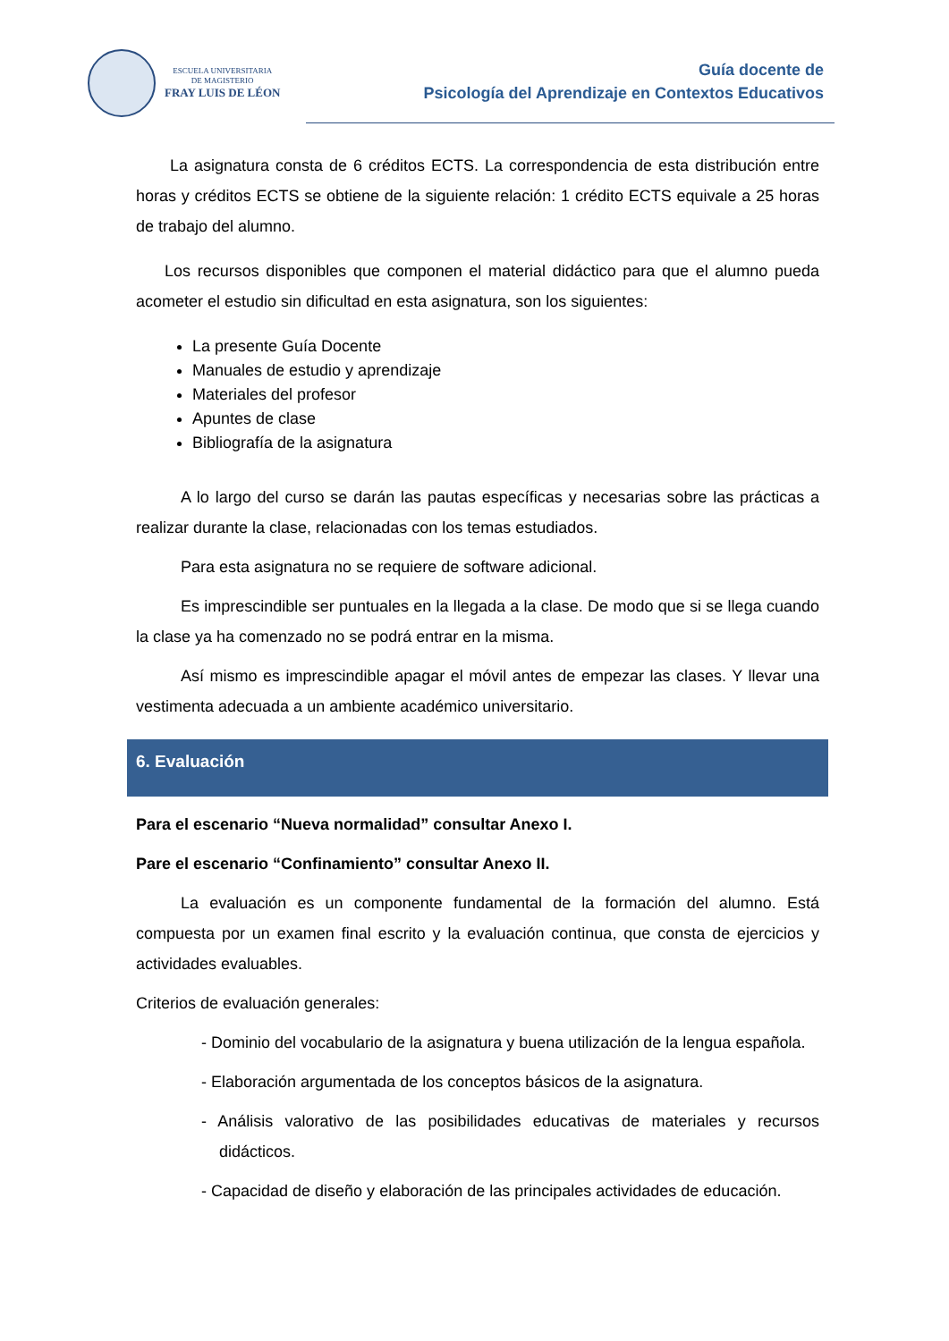ESCUELA UNIVERSITARIA
DE MAGISTERIO
FRAY LUIS DE LÉON
Guía docente de
Psicología del Aprendizaje en Contextos Educativos
La asignatura consta de 6 créditos ECTS. La correspondencia de esta distribución entre horas y créditos ECTS se obtiene de la siguiente relación: 1 crédito ECTS equivale a 25 horas de trabajo del alumno.
Los recursos disponibles que componen el material didáctico para que el alumno pueda acometer el estudio sin dificultad en esta asignatura, son los siguientes:
La presente Guía Docente
Manuales de estudio y aprendizaje
Materiales del profesor
Apuntes de clase
Bibliografía de la asignatura
A lo largo del curso se darán las pautas específicas y necesarias sobre las prácticas a realizar durante la clase, relacionadas con los temas estudiados.
Para esta asignatura no se requiere de software adicional.
Es imprescindible ser puntuales en la llegada a la clase. De modo que si se llega cuando la clase ya ha comenzado no se podrá entrar en la misma.
Así mismo es imprescindible apagar el móvil antes de empezar las clases. Y llevar una vestimenta adecuada a un ambiente académico universitario.
6. Evaluación
Para el escenario “Nueva normalidad” consultar Anexo I.
Pare el escenario “Confinamiento” consultar Anexo II.
La evaluación es un componente fundamental de la formación del alumno. Está compuesta por un examen final escrito y la evaluación continua, que consta de ejercicios y actividades evaluables.
Criterios de evaluación generales:
- Dominio del vocabulario de la asignatura y buena utilización de la lengua española.
- Elaboración argumentada de los conceptos básicos de la asignatura.
- Análisis valorativo de las posibilidades educativas de materiales y recursos didácticos.
- Capacidad de diseño y elaboración de las principales actividades de educación.